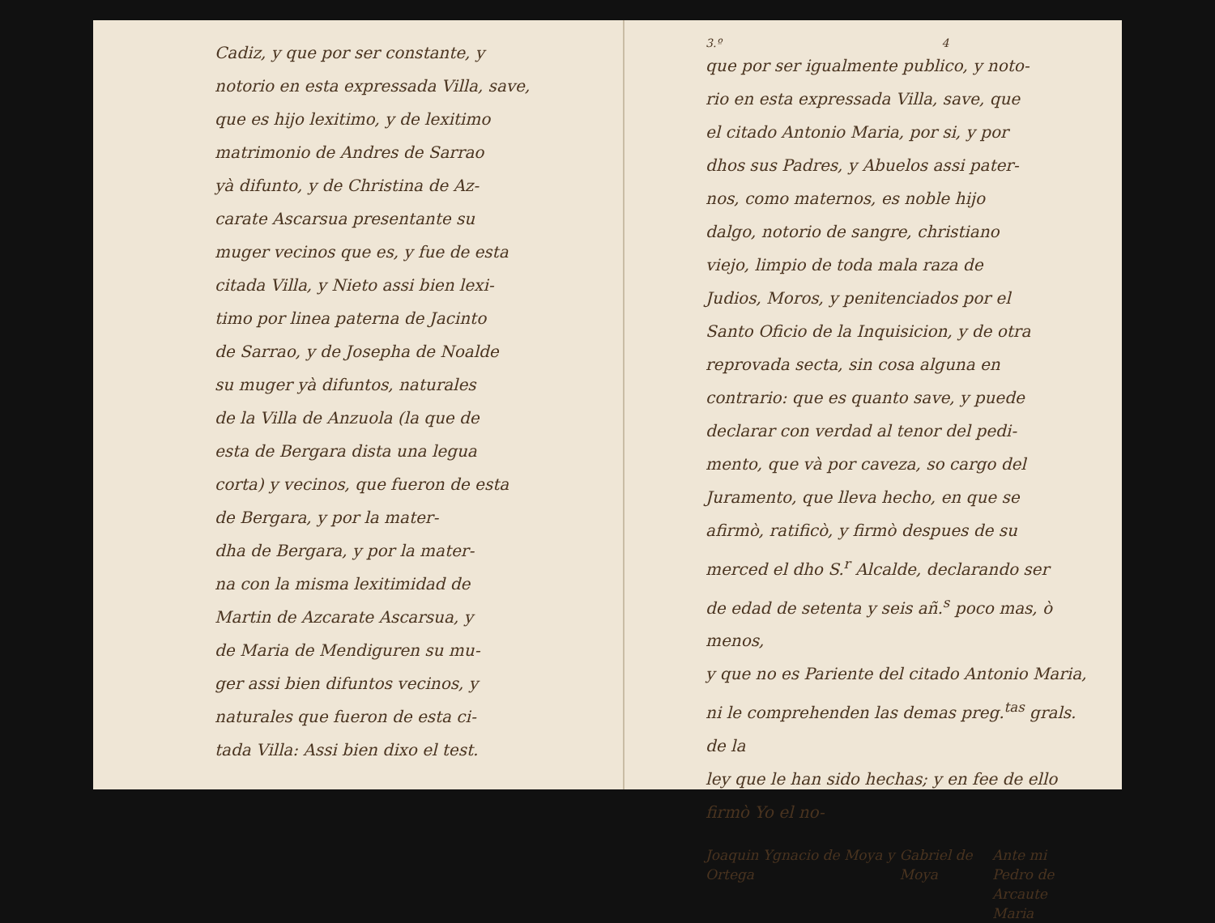Cadiz, y que por ser constante, y
notorio en esta expressada Villa, save,
que es hijo lexitimo, y de lexitimo
matrimonio de Andres de Sarrao
yà difunto, y de Christina de Az-
carate Ascarsua presentante su
muger vecinos que es, y fue de esta
citada Villa, y Nieto assi bien lexi-
timo por linea paterna de Jacinto
de Sarrao, y de Josepha de Noalde
su muger yà difuntos, naturales
de la Villa de Anzuola (la que de
esta de Bergara dista una legua
corta) y vecinos, que fueron de esta
de Bergara, y por la mater-
dha de Bergara, y por la mater-
na con la misma lexitimidad de
Martin de Azcarate Ascarsua, y
de Maria de Mendiguren su mu-
ger assi bien difuntos vecinos, y
naturales que fueron de esta ci-
tada Villa: Assi bien dixo el test.
3.º 4
que por ser igualmente publico, y noto-
rio en esta expressada Villa, save, que
el citado Antonio Maria, por si, y por
dhos sus Padres, y Abuelos assi pater-
nos, como maternos, es noble hijo
dalgo, notorio de sangre, christiano
viejo, limpio de toda mala raza de
Judios, Moros, y penitenciados por el
Santo Oficio de la Inquisicion, y de otra
reprovada secta, sin cosa alguna en
contrario: que es quanto save, y puede
declarar con verdad al tenor del pedi-
mento, que và por caveza, so cargo del
Juramento, que lleva hecho, en que se
afirmò, ratificò, y firmò despues de su
merced el dho S.<sup>r</sup> Alcalde, declarando ser
de edad de setenta y seis añ.<sup>s</sup> poco mas, ò menos,
y que no es Pariente del citado Antonio Maria,
ni le comprehenden las demas preg.<sup>tas</sup> grals. de la
ley que le han sido hechas; y en fee de ello firmò Yo el no-
Joaquin Ygnacio de Moya y Ortega Gabriel de Moya Ante mi
Pedro de Arcaute
Maria